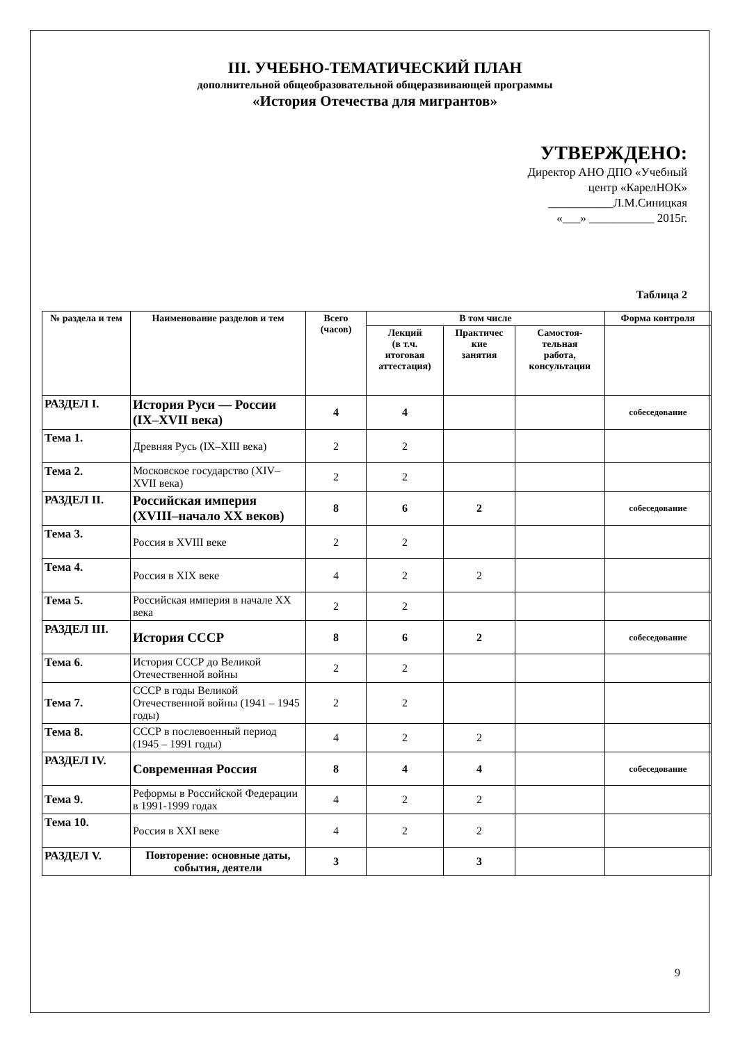III. УЧЕБНО-ТЕМАТИЧЕСКИЙ ПЛАН
дополнительной общеобразовательной общеразвивающей программы
«История Отечества для мигрантов»
УТВЕРЖДЕНО:
Директор АНО ДПО «Учебный
центр «КарелНОК»
___________Л.М.Синицкая
«___» ___________ 2015г.
Таблица 2
| № раздела и тем | Наименование разделов и тем | Всего (часов) | В том числе | | | Форма контроля |
| --- | --- | --- | --- | --- | --- | --- |
| | | | Лекций (в т.ч. итоговая аттестация) | Практичес кие занятия | Самостоя- тельная работа, консультации | |
| РАЗДЕЛ I. | История Руси — России (IX–XVII века) | 4 | 4 | | | собеседование |
| Тема 1. | Древняя Русь (IX–XIII века) | 2 | 2 | | | |
| Тема 2. | Московское государство (XIV–XVII века) | 2 | 2 | | | |
| РАЗДЕЛ II. | Российская империя (XVIII–начало XX веков) | 8 | 6 | 2 | | собеседование |
| Тема 3. | Россия в XVIII веке | 2 | 2 | | | |
| Тема 4. | Россия в XIX веке | 4 | 2 | 2 | | |
| Тема 5. | Российская империя в начале XX века | 2 | 2 | | | |
| РАЗДЕЛ III. | История СССР | 8 | 6 | 2 | | собеседование |
| Тема 6. | История СССР до Великой Отечественной войны | 2 | 2 | | | |
| Тема 7. | СССР в годы Великой Отечественной войны (1941 – 1945 годы) | 2 | 2 | | | |
| Тема 8. | СССР в послевоенный период (1945 – 1991 годы) | 4 | 2 | 2 | | |
| РАЗДЕЛ IV. | Современная Россия | 8 | 4 | 4 | | собеседование |
| Тема 9. | Реформы в Российской Федерации в 1991-1999 годах | 4 | 2 | 2 | | |
| Тема 10. | Россия в XXI веке | 4 | 2 | 2 | | |
| РАЗДЕЛ V. | Повторение: основные даты, события, деятели | 3 | | 3 | | |
9